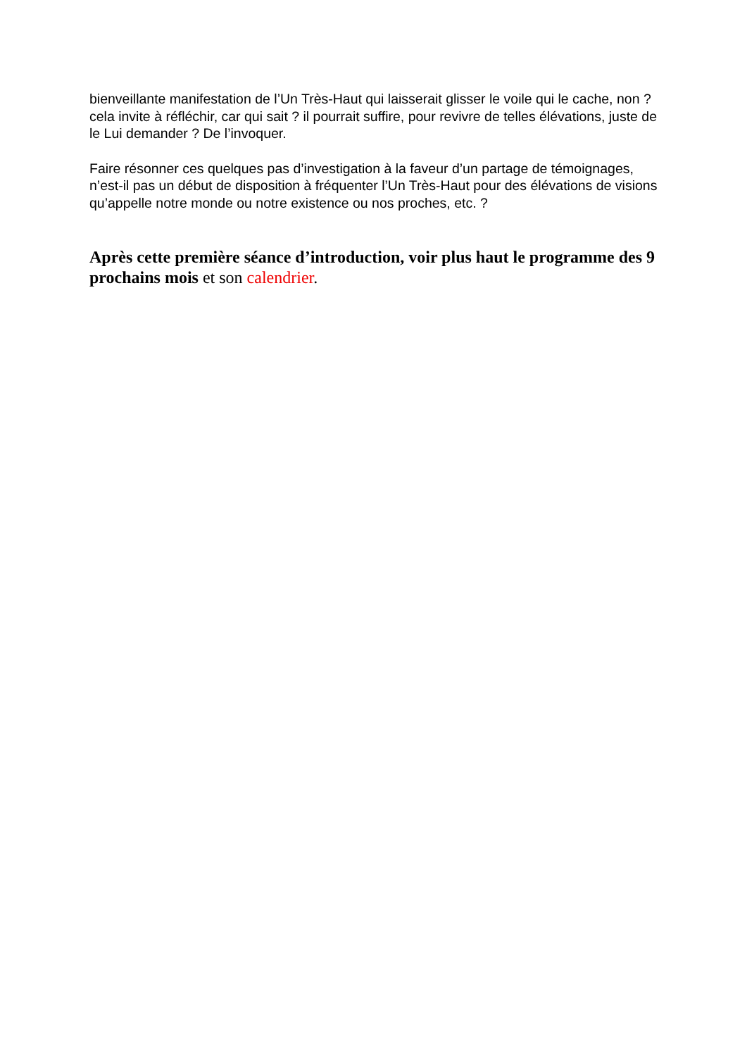bienveillante manifestation de l’Un Très-Haut qui laisserait glisser le voile qui le cache, non ? cela invite à réfléchir, car qui sait ? il pourrait suffire, pour revivre de telles élévations, juste de le Lui demander ? De l’invoquer.
Faire résonner ces quelques pas d’investigation à la faveur d’un partage de témoignages, n’est-il pas un début de disposition à fréquenter l’Un Très-Haut pour des élévations de visions qu’appelle notre monde ou notre existence ou nos proches, etc. ?
Après cette première séance d’introduction, voir plus haut le programme des 9 prochains mois et son calendrier.